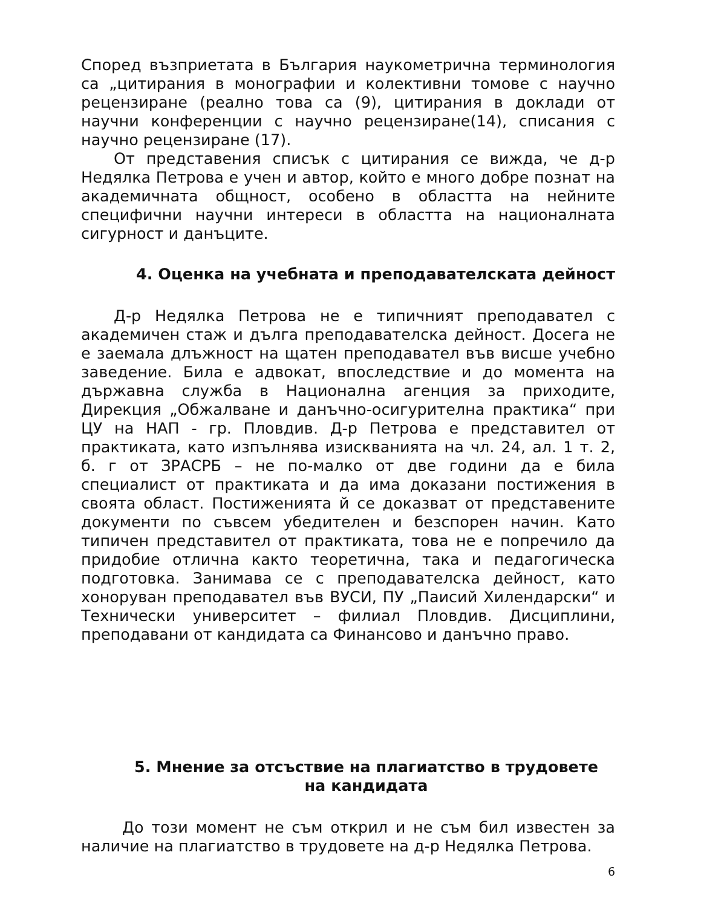Според възприетата в България наукометрична терминология са „цитирания в монографии и колективни томове с научно рецензиране (реално това са (9), цитирания в доклади от научни конференции с научно рецензиране(14), списания с научно рецензиране (17).
От представения списък с цитирания се вижда, че д-р Недялка Петрова е учен и автор, който е много добре познат на академичната общност, особено в областта на нейните специфични научни интереси в областта на националната сигурност и данъците.
4. Оценка на учебната и преподавателската дейност
Д-р Недялка Петрова не е типичният преподавател с академичен стаж и дълга преподавателска дейност. Досега не е заемала длъжност на щатен преподавател във висше учебно заведение. Била е адвокат, впоследствие и до момента на държавна служба в Национална агенция за приходите, Дирекция „Обжалване и данъчно-осигурителна практика“ при ЦУ на НАП - гр. Пловдив. Д-р Петрова е представител от практиката, като изпълнява изискванията на чл. 24, ал. 1 т. 2, б. г от ЗРАСРБ – не по-малко от две години да е била специалист от практиката и да има доказани постижения в своята област. Постиженията й се доказват от представените документи по съвсем убедителен и безспорен начин. Като типичен представител от практиката, това не е попречило да придобие отлична както теоретична, така и педагогическа подготовка. Занимава се с преподавателска дейност, като хоноруван преподавател във ВУСИ, ПУ „Паисий Хилендарски“ и Технически университет – филиал Пловдив. Дисциплини, преподавани от кандидата са Финансово и данъчно право.
5. Мнение за отсъствие на плагиатство в трудовете
на кандидата
До този момент не съм открил и не съм бил известен за наличие на плагиатство в трудовете на д-р Недялка Петрова.
6